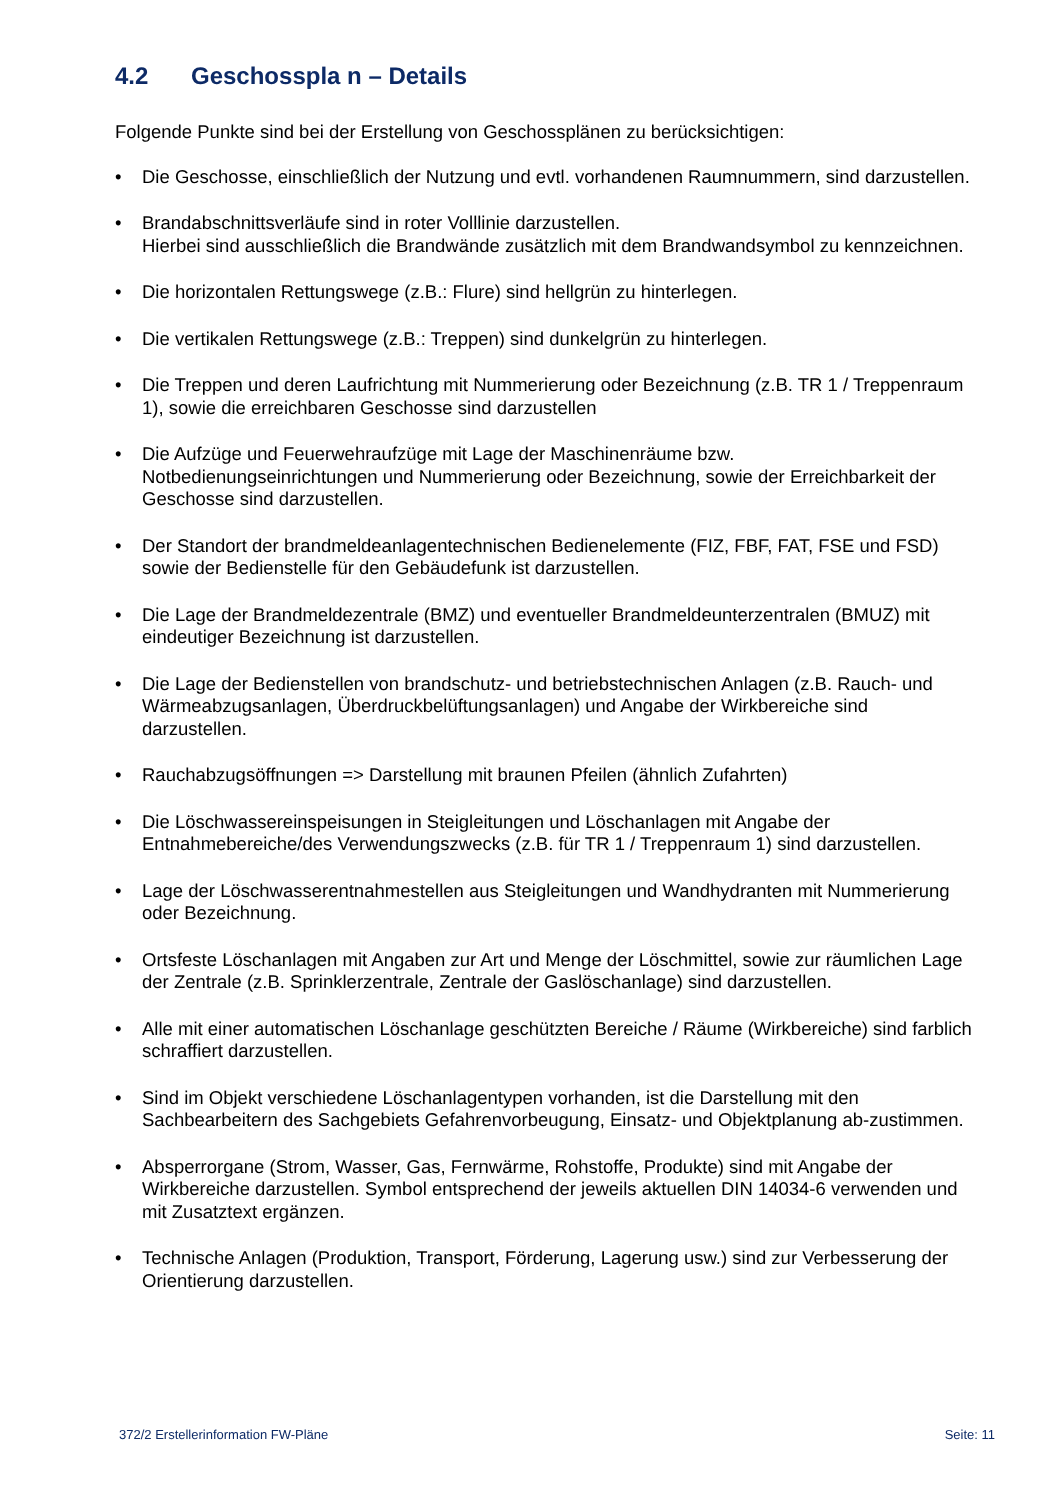4.2 Geschosspla n – Details
Folgende Punkte sind bei der Erstellung von Geschossplänen zu berücksichtigen:
• Die Geschosse, einschließlich der Nutzung und evtl. vorhandenen Raumnummern, sind darzustellen.
• Brandabschnittsverläufe sind in roter Volllinie darzustellen.
Hierbei sind ausschließlich die Brandwände zusätzlich mit dem Brandwandsymbol zu kennzeichnen.
• Die horizontalen Rettungswege (z.B.: Flure) sind hellgrün zu hinterlegen.
• Die vertikalen Rettungswege (z.B.: Treppen) sind dunkelgrün zu hinterlegen.
• Die Treppen und deren Laufrichtung mit Nummerierung oder Bezeichnung (z.B. TR 1 / Treppenraum 1), sowie die erreichbaren Geschosse sind darzustellen
• Die Aufzüge und Feuerwehraufzüge mit Lage der Maschinenräume bzw. Notbedienungseinrichtungen und Nummerierung oder Bezeichnung, sowie der Erreichbarkeit der Geschosse sind darzustellen.
• Der Standort der brandmeldeanlagentechnischen Bedienelemente (FIZ, FBF, FAT, FSE und FSD) sowie der Bedienstelle für den Gebäudefunk ist darzustellen.
• Die Lage der Brandmeldezentrale (BMZ) und eventueller Brandmeldeunterzentralen (BMUZ) mit eindeutiger Bezeichnung ist darzustellen.
• Die Lage der Bedienstellen von brandschutz- und betriebstechnischen Anlagen (z.B. Rauch- und Wärmeabzugsanlagen, Überdruckbelüftungsanlagen) und Angabe der Wirkbereiche sind darzustellen.
• Rauchabzugsöffnungen => Darstellung mit braunen Pfeilen (ähnlich Zufahrten)
• Die Löschwassereinspeisungen in Steigleitungen und Löschanlagen mit Angabe der Entnahmebereiche/des Verwendungszwecks (z.B. für TR 1 / Treppenraum 1) sind darzustellen.
• Lage der Löschwasserentnahmestellen aus Steigleitungen und Wandhydranten mit Nummerierung oder Bezeichnung.
• Ortsfeste Löschanlagen mit Angaben zur Art und Menge der Löschmittel, sowie zur räumlichen Lage der Zentrale (z.B. Sprinklerzentrale, Zentrale der Gaslöschanlage) sind darzustellen.
• Alle mit einer automatischen Löschanlage geschützten Bereiche / Räume (Wirkbereiche) sind farblich schraffiert darzustellen.
• Sind im Objekt verschiedene Löschanlagentypen vorhanden, ist die Darstellung mit den Sachbearbeitern des Sachgebiets Gefahrenvorbeugung, Einsatz- und Objektplanung ab-zustimmen.
• Absperrorgane (Strom, Wasser, Gas, Fernwärme, Rohstoffe, Produkte) sind mit Angabe der Wirkbereiche darzustellen. Symbol entsprechend der jeweils aktuellen DIN 14034-6 verwenden und mit Zusatztext ergänzen.
• Technische Anlagen (Produktion, Transport, Förderung, Lagerung usw.) sind zur Verbesserung der Orientierung darzustellen.
372/2 Erstellerinformation FW-Pläne Seite: 11